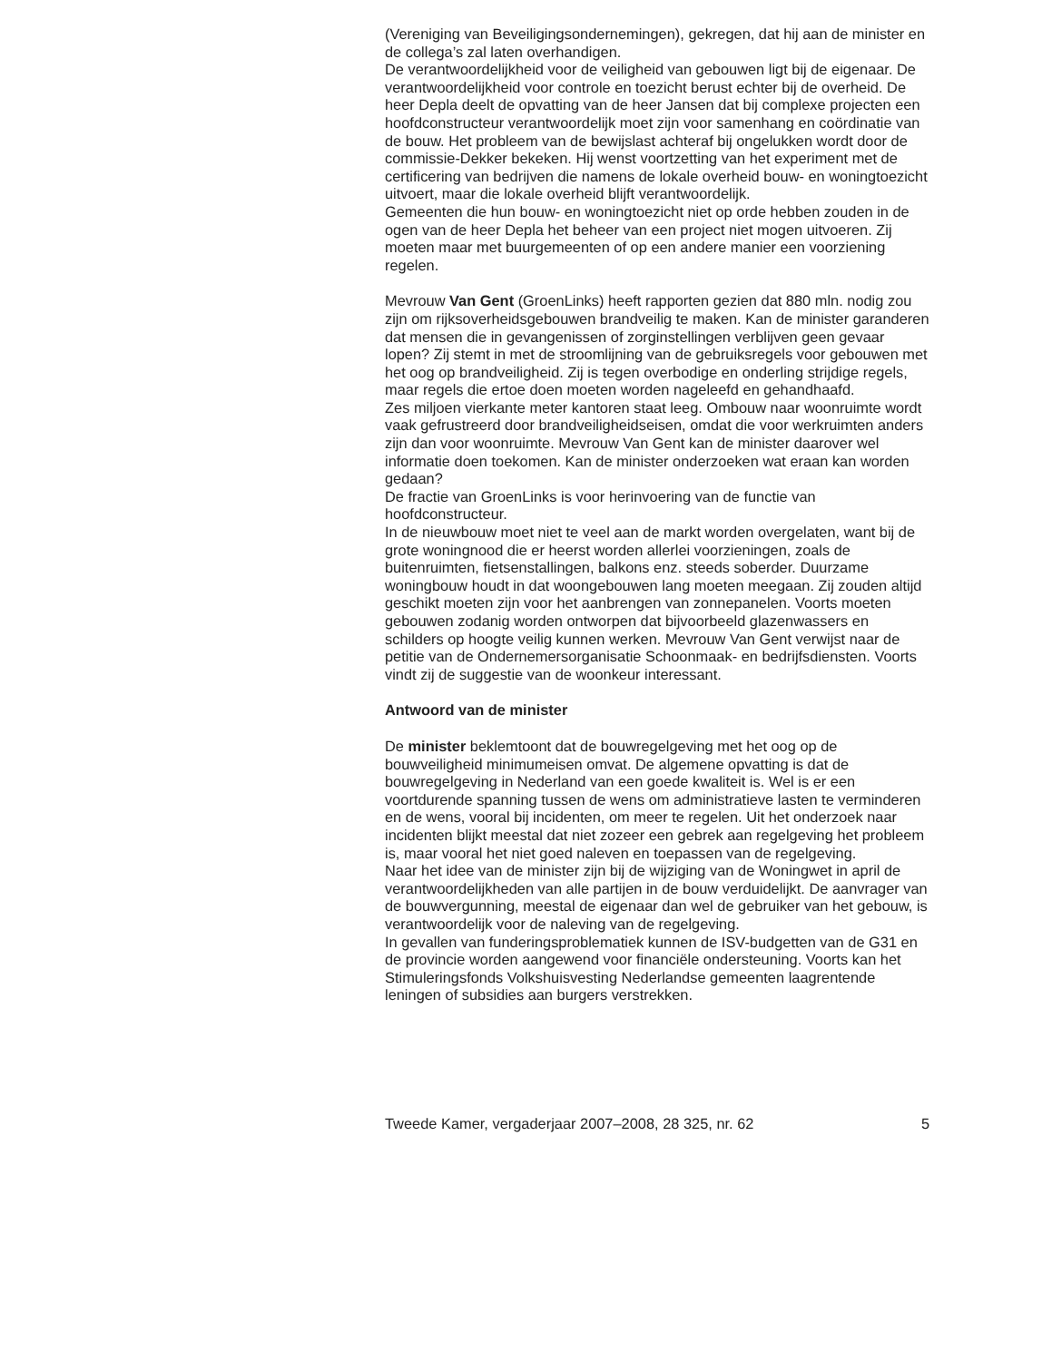(Vereniging van Beveiligingsondernemingen), gekregen, dat hij aan de minister en de collega’s zal laten overhandigen.
De verantwoordelijkheid voor de veiligheid van gebouwen ligt bij de eigenaar. De verantwoordelijkheid voor controle en toezicht berust echter bij de overheid. De heer Depla deelt de opvatting van de heer Jansen dat bij complexe projecten een hoofdconstructeur verantwoordelijk moet zijn voor samenhang en coördinatie van de bouw. Het probleem van de bewijslast achteraf bij ongelukken wordt door de commissie-Dekker bekeken. Hij wenst voortzetting van het experiment met de certificering van bedrijven die namens de lokale overheid bouw- en woningtoezicht uitvoert, maar die lokale overheid blijft verantwoordelijk.
Gemeenten die hun bouw- en woningtoezicht niet op orde hebben zouden in de ogen van de heer Depla het beheer van een project niet mogen uitvoeren. Zij moeten maar met buurgemeenten of op een andere manier een voorziening regelen.
Mevrouw Van Gent (GroenLinks) heeft rapporten gezien dat 880 mln. nodig zou zijn om rijksoverheidsgebouwen brandveilig te maken. Kan de minister garanderen dat mensen die in gevangenissen of zorginstellingen verblijven geen gevaar lopen? Zij stemt in met de stroomlijning van de gebruiksregels voor gebouwen met het oog op brandveiligheid. Zij is tegen overbodige en onderling strijdige regels, maar regels die ertoe doen moeten worden nageleefd en gehandhaafd.
Zes miljoen vierkante meter kantoren staat leeg. Ombouw naar woonruimte wordt vaak gefrustreerd door brandveiligheidseisen, omdat die voor werkruimten anders zijn dan voor woonruimte. Mevrouw Van Gent kan de minister daarover wel informatie doen toekomen. Kan de minister onderzoeken wat eraan kan worden gedaan?
De fractie van GroenLinks is voor herinvoering van de functie van hoofdconstructeur.
In de nieuwbouw moet niet te veel aan de markt worden overgelaten, want bij de grote woningnood die er heerst worden allerlei voorzieningen, zoals de buitenruimten, fietsenstallingen, balkons enz. steeds soberder. Duurzame woningbouw houdt in dat woongebouwen lang moeten meegaan. Zij zouden altijd geschikt moeten zijn voor het aanbrengen van zonnepanelen. Voorts moeten gebouwen zodanig worden ontworpen dat bijvoorbeeld glazenwassers en schilders op hoogte veilig kunnen werken. Mevrouw Van Gent verwijst naar de petitie van de Ondernemersorganisatie Schoonmaak- en bedrijfsdiensten. Voorts vindt zij de suggestie van de woonkeur interessant.
Antwoord van de minister
De minister beklemtoont dat de bouwregelgeving met het oog op de bouwveiligheid minimumeisen omvat. De algemene opvatting is dat de bouwregelgeving in Nederland van een goede kwaliteit is. Wel is er een voortdurende spanning tussen de wens om administratieve lasten te verminderen en de wens, vooral bij incidenten, om meer te regelen. Uit het onderzoek naar incidenten blijkt meestal dat niet zozeer een gebrek aan regelgeving het probleem is, maar vooral het niet goed naleven en toepassen van de regelgeving.
Naar het idee van de minister zijn bij de wijziging van de Woningwet in april de verantwoordelijkheden van alle partijen in de bouw verduidelijkt. De aanvrager van de bouwvergunning, meestal de eigenaar dan wel de gebruiker van het gebouw, is verantwoordelijk voor de naleving van de regelgeving.
In gevallen van funderingsproblematiek kunnen de ISV-budgetten van de G31 en de provincie worden aangewend voor financiële ondersteuning. Voorts kan het Stimuleringsfonds Volkshuisvesting Nederlandse gemeenten laagrentende leningen of subsidies aan burgers verstrekken.
Tweede Kamer, vergaderjaar 2007–2008, 28 325, nr. 62 5